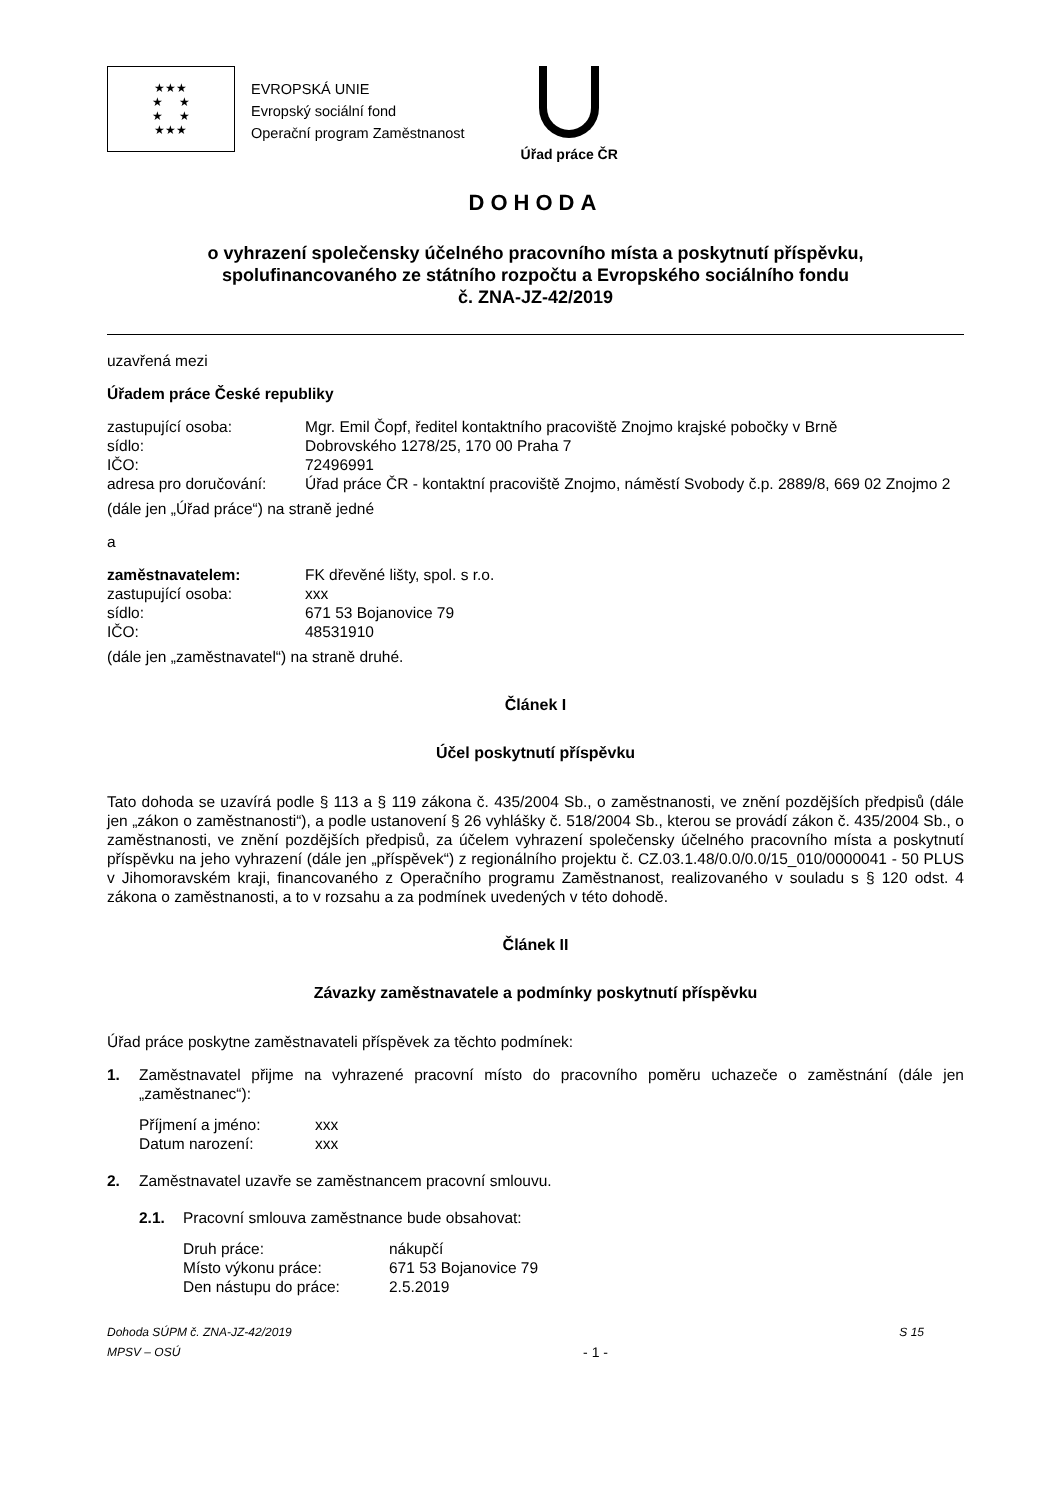★★★
★ ★
★ ★
★★★
EVROPSKÁ UNIE
Evropský sociální fond
Operační program Zaměstnanost
Úřad práce ČR
DOHODA
o vyhrazení společensky účelného pracovního místa a poskytnutí příspěvku,
spolufinancovaného ze státního rozpočtu a Evropského sociálního fondu
č. ZNA-JZ-42/2019
uzavřená mezi
Úřadem práce České republiky
zastupující osoba: Mgr. Emil Čopf, ředitel kontaktního pracoviště Znojmo krajské pobočky v Brně
sídlo: Dobrovského 1278/25, 170 00 Praha 7
IČO: 72496991
adresa pro doručování: Úřad práce ČR - kontaktní pracoviště Znojmo, náměstí Svobody č.p. 2889/8, 669 02 Znojmo 2
(dále jen „Úřad práce“) na straně jedné
a
zaměstnavatelem: FK dřevěné lišty, spol. s r.o.
zastupující osoba: xxx
sídlo: 671 53 Bojanovice 79
IČO: 48531910
(dále jen „zaměstnavatel“) na straně druhé.
Článek I
Účel poskytnutí příspěvku
Tato dohoda se uzavírá podle § 113 a § 119 zákona č. 435/2004 Sb., o zaměstnanosti, ve znění pozdějších předpisů (dále jen „zákon o zaměstnanosti“), a podle ustanovení § 26 vyhlášky č. 518/2004 Sb., kterou se provádí zákon č. 435/2004 Sb., o zaměstnanosti, ve znění pozdějších předpisů, za účelem vyhrazení společensky účelného pracovního místa a poskytnutí příspěvku na jeho vyhrazení (dále jen „příspěvek“) z regionálního projektu č. CZ.03.1.48/0.0/0.0/15_010/0000041 - 50 PLUS v Jihomoravském kraji, financovaného z Operačního programu Zaměstnanost, realizovaného v souladu s § 120 odst. 4 zákona o zaměstnanosti, a to v rozsahu a za podmínek uvedených v této dohodě.
Článek II
Závazky zaměstnavatele a podmínky poskytnutí příspěvku
Úřad práce poskytne zaměstnavateli příspěvek za těchto podmínek:
1. Zaměstnavatel přijme na vyhrazené pracovní místo do pracovního poměru uchazeče o zaměstnání (dále jen „zaměstnanec“):
Příjmení a jméno: xxx
Datum narození: xxx
2. Zaměstnavatel uzavře se zaměstnancem pracovní smlouvu.
2.1. Pracovní smlouva zaměstnance bude obsahovat:
Druh práce: nákupčí
Místo výkonu práce: 671 53 Bojanovice 79
Den nástupu do práce: 2.5.2019
Dohoda SÚPM č. ZNA-JZ-42/2019
MPSV – OSÚ - 1 - S 15